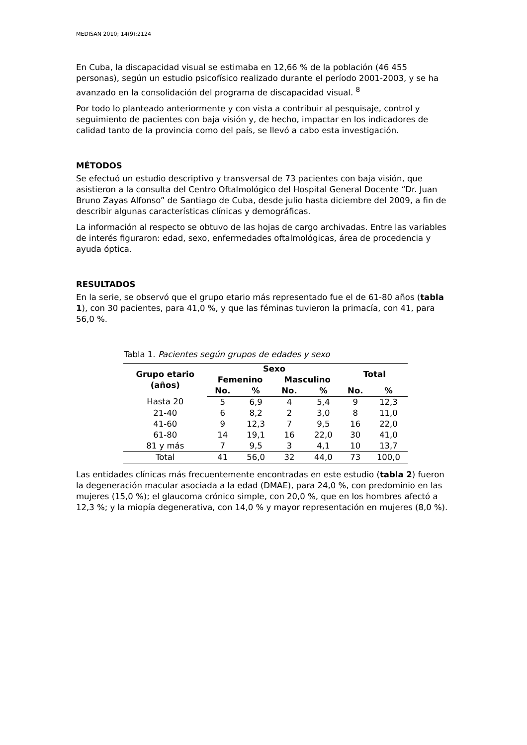MEDISAN 2010; 14(9):2124
En Cuba, la discapacidad visual se estimaba en 12,66 % de la población (46 455 personas), según un estudio psicofísico realizado durante el período 2001-2003, y se ha avanzado en la consolidación del programa de discapacidad visual. <sup>8</sup>
Por todo lo planteado anteriormente y con vista a contribuir al pesquisaje, control y seguimiento de pacientes con baja visión y, de hecho, impactar en los indicadores de calidad tanto de la provincia como del país, se llevó a cabo esta investigación.
MÉTODOS
Se efectuó un estudio descriptivo y transversal de 73 pacientes con baja visión, que asistieron a la consulta del Centro Oftalmológico del Hospital General Docente “Dr. Juan Bruno Zayas Alfonso” de Santiago de Cuba, desde julio hasta diciembre del 2009, a fin de describir algunas características clínicas y demográficas.
La información al respecto se obtuvo de las hojas de cargo archivadas. Entre las variables de interés figuraron: edad, sexo, enfermedades oftalmológicas, área de procedencia y ayuda óptica.
RESULTADOS
En la serie, se observó que el grupo etario más representado fue el de 61-80 años (tabla 1), con 30 pacientes, para 41,0 %, y que las féminas tuvieron la primacía, con 41, para 56,0 %.
Tabla 1. Pacientes según grupos de edades y sexo
| Grupo etario (años) | Sexo | | | | Total | |
| --- | --- | --- | --- | --- | --- | --- |
| | Femenino | | Masculino | | | |
| | No. | % | No. | % | No. | % |
| Hasta 20 | 5 | 6,9 | 4 | 5,4 | 9 | 12,3 |
| 21-40 | 6 | 8,2 | 2 | 3,0 | 8 | 11,0 |
| 41-60 | 9 | 12,3 | 7 | 9,5 | 16 | 22,0 |
| 61-80 | 14 | 19,1 | 16 | 22,0 | 30 | 41,0 |
| 81 y más | 7 | 9,5 | 3 | 4,1 | 10 | 13,7 |
| Total | 41 | 56,0 | 32 | 44,0 | 73 | 100,0 |
Las entidades clínicas más frecuentemente encontradas en este estudio (tabla 2) fueron la degeneración macular asociada a la edad (DMAE), para 24,0 %, con predominio en las mujeres (15,0 %); el glaucoma crónico simple, con 20,0 %, que en los hombres afectó a 12,3 %; y la miopía degenerativa, con 14,0 % y mayor representación en mujeres (8,0 %).